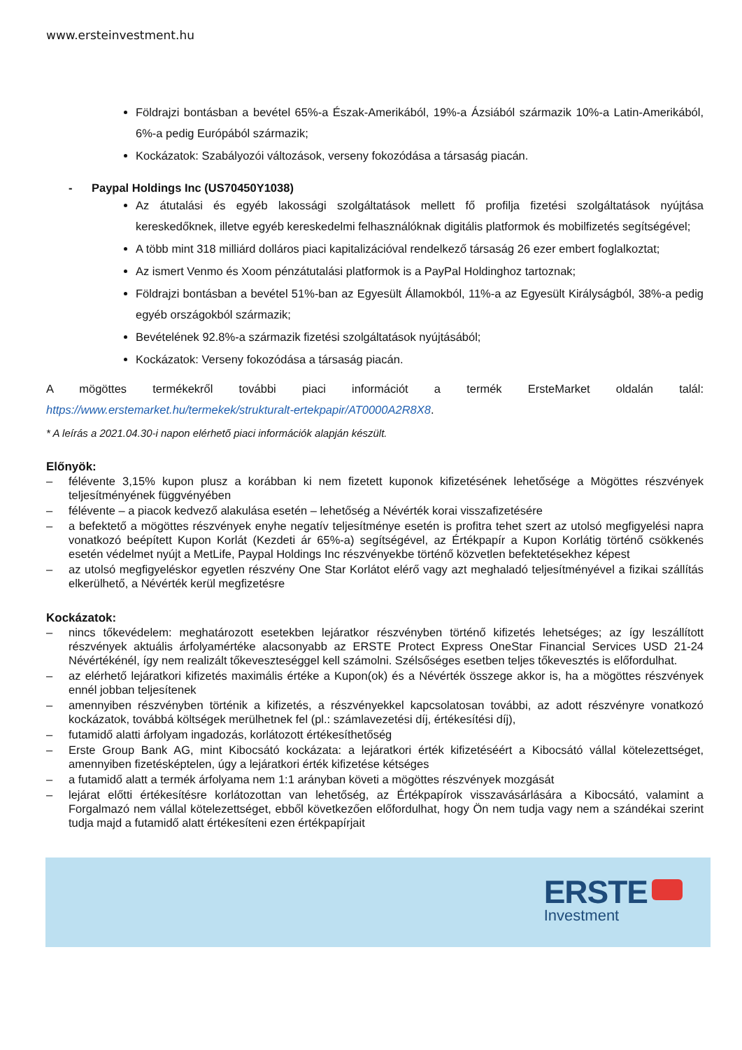www.ersteinvestment.hu
Földrajzi bontásban a bevétel 65%-a Észak-Amerikából, 19%-a Ázsiából származik 10%-a Latin-Amerikából, 6%-a pedig Európából származik;
Kockázatok: Szabályozói változások, verseny fokozódása a társaság piacán.
- Paypal Holdings Inc (US70450Y1038)
Az átutalási és egyéb lakossági szolgáltatások mellett fő profilja fizetési szolgáltatások nyújtása kereskedőknek, illetve egyéb kereskedelmi felhasználóknak digitális platformok és mobilfizetés segítségével;
A több mint 318 milliárd dolláros piaci kapitalizációval rendelkező társaság 26 ezer embert foglalkoztat;
Az ismert Venmo és Xoom pénzátutalási platformok is a PayPal Holdinghoz tartoznak;
Földrajzi bontásban a bevétel 51%-ban az Egyesült Államokból, 11%-a az Egyesült Királyságból, 38%-a pedig egyéb országokból származik;
Bevételének 92.8%-a származik fizetési szolgáltatások nyújtásából;
Kockázatok: Verseny fokozódása a társaság piacán.
A mögöttes termékekről további piaci információt a termék ErsteMarket oldalán talál: https://www.erstemarket.hu/termekek/strukturalt-ertekpapir/AT0000A2R8X8.
* A leírás a 2021.04.30-i napon elérhető piaci információk alapján készült.
Előnyök:
– félévente 3,15% kupon plusz a korábban ki nem fizetett kuponok kifizetésének lehetősége a Mögöttes részvények teljesítményének függvényében
– félévente – a piacok kedvező alakulása esetén – lehetőség a Névérték korai visszafizetésére
– a befektető a mögöttes részvények enyhe negatív teljesítménye esetén is profitra tehet szert az utolsó megfigyelési napra vonatkozó beépített Kupon Korlát (Kezdeti ár 65%-a) segítségével, az Értékpapír a Kupon Korlátig történő csökkenés esetén védelmet nyújt a MetLife, Paypal Holdings Inc részvényekbe történő közvetlen befektetésekhez képest
– az utolsó megfigyeléskor egyetlen részvény One Star Korlátot elérő vagy azt meghaladó teljesítményével a fizikai szállítás elkerülhető, a Névérték kerül megfizetésre
Kockázatok:
– nincs tőkevédelem: meghatározott esetekben lejáratkor részvényben történő kifizetés lehetséges; az így leszállított részvények aktuális árfolyamértéke alacsonyabb az ERSTE Protect Express OneStar Financial Services USD 21-24 Névértékénél, így nem realizált tőkeveszteséggel kell számolni. Szélsőséges esetben teljes tőkevesztés is előfordulhat.
– az elérhető lejáratkori kifizetés maximális értéke a Kupon(ok) és a Névérték összege akkor is, ha a mögöttes részvények ennél jobban teljesítenek
– amennyiben részvényben történik a kifizetés, a részvényekkel kapcsolatosan további, az adott részvényre vonatkozó kockázatok, továbbá költségek merülhetnek fel (pl.: számlavezetési díj, értékesítési díj),
– futamidő alatti árfolyam ingadozás, korlátozott értékesíthetőség
– Erste Group Bank AG, mint Kibocsátó kockázata: a lejáratkori érték kifizetéséért a Kibocsátó vállal kötelezettséget, amennyiben fizetésképtelen, úgy a lejáratkori érték kifizetése kétséges
– a futamidő alatt a termék árfolyama nem 1:1 arányban követi a mögöttes részvények mozgását
– lejárat előtti értékesítésre korlátozottan van lehetőség, az Értékpapírok visszavásárlására a Kibocsátó, valamint a Forgalmazó nem vállal kötelezettséget, ebből következően előfordulhat, hogy Ön nem tudja vagy nem a szándékai szerint tudja majd a futamidő alatt értékesíteni ezen értékpapírjait
ERSTE
Investment